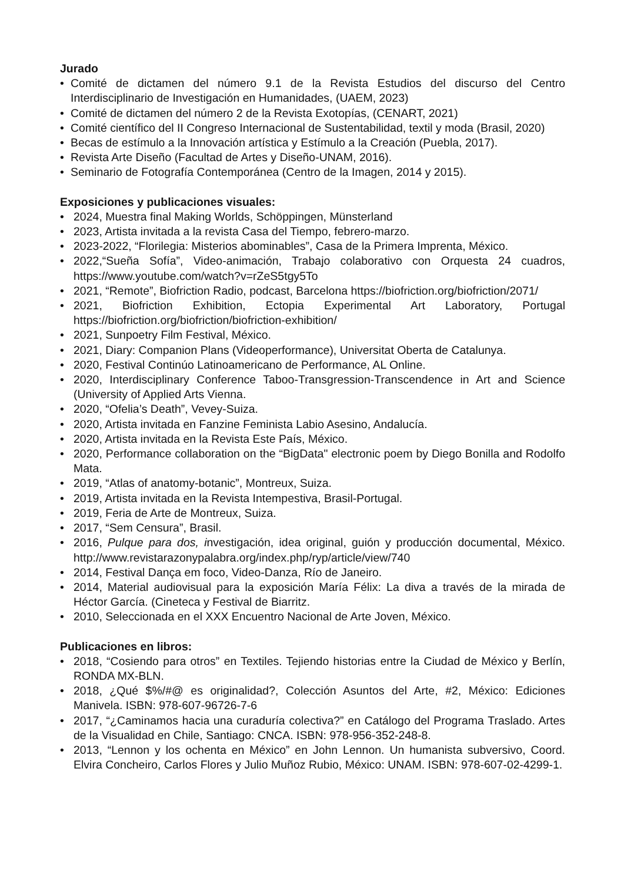Jurado
• Comité de dictamen del número 9.1 de la Revista Estudios del discurso del Centro Interdisciplinario de Investigación en Humanidades, (UAEM, 2023)
• Comité de dictamen del número 2 de la Revista Exotopías, (CENART, 2021)
• Comité científico del II Congreso Internacional de Sustentabilidad, textil y moda (Brasil, 2020)
• Becas de estímulo a la Innovación artística y Estímulo a la Creación (Puebla, 2017).
• Revista Arte Diseño (Facultad de Artes y Diseño-UNAM, 2016).
• Seminario de Fotografía Contemporánea (Centro de la Imagen, 2014 y 2015).
Exposiciones y publicaciones visuales:
• 2024, Muestra final Making Worlds, Schöppingen, Münsterland
• 2023, Artista invitada a la revista Casa del Tiempo, febrero-marzo.
• 2023-2022, “Florilegia: Misterios abominables”, Casa de la Primera Imprenta, México.
• 2022,“Sueña Sofía”, Video-animación, Trabajo colaborativo con Orquesta 24 cuadros, https://www.youtube.com/watch?v=rZeS5tgy5To
• 2021, “Remote”, Biofriction Radio, podcast, Barcelona https://biofriction.org/biofriction/2071/
• 2021, Biofriction Exhibition, Ectopia Experimental Art Laboratory, Portugal https://biofriction.org/biofriction/biofriction-exhibition/
• 2021, Sunpoetry Film Festival, México.
• 2021, Diary: Companion Plans (Videoperformance), Universitat Oberta de Catalunya.
• 2020, Festival Continúo Latinoamericano de Performance, AL Online.
• 2020, Interdisciplinary Conference Taboo-Transgression-Transcendence in Art and Science (University of Applied Arts Vienna.
• 2020, “Ofelia’s Death”, Vevey-Suiza.
• 2020, Artista invitada en Fanzine Feminista Labio Asesino, Andalucía.
• 2020, Artista invitada en la Revista Este País, México.
• 2020, Performance collaboration on the “BigData" electronic poem by Diego Bonilla and Rodolfo Mata.
• 2019, “Atlas of anatomy-botanic”, Montreux, Suiza.
• 2019, Artista invitada en la Revista Intempestiva, Brasil-Portugal.
• 2019, Feria de Arte de Montreux, Suiza.
• 2017, “Sem Censura”, Brasil.
• 2016, Pulque para dos, investigación, idea original, guión y producción documental, México. http://www.revistarazonypalabra.org/index.php/ryp/article/view/740
• 2014, Festival Dança em foco, Video-Danza, Río de Janeiro.
• 2014, Material audiovisual para la exposición María Félix: La diva a través de la mirada de Héctor García. (Cineteca y Festival de Biarritz.
• 2010, Seleccionada en el XXX Encuentro Nacional de Arte Joven, México.
Publicaciones en libros:
• 2018, “Cosiendo para otros” en Textiles. Tejiendo historias entre la Ciudad de México y Berlín, RONDA MX-BLN.
• 2018, ¿Qué $%/#@ es originalidad?, Colección Asuntos del Arte, #2, México: Ediciones Manivela. ISBN: 978-607-96726-7-6
• 2017, “¿Caminamos hacia una curaduría colectiva?” en Catálogo del Programa Traslado. Artes de la Visualidad en Chile, Santiago: CNCA. ISBN: 978-956-352-248-8.
• 2013, “Lennon y los ochenta en México” en John Lennon. Un humanista subversivo, Coord. Elvira Concheiro, Carlos Flores y Julio Muñoz Rubio, México: UNAM. ISBN: 978-607-02-4299-1.